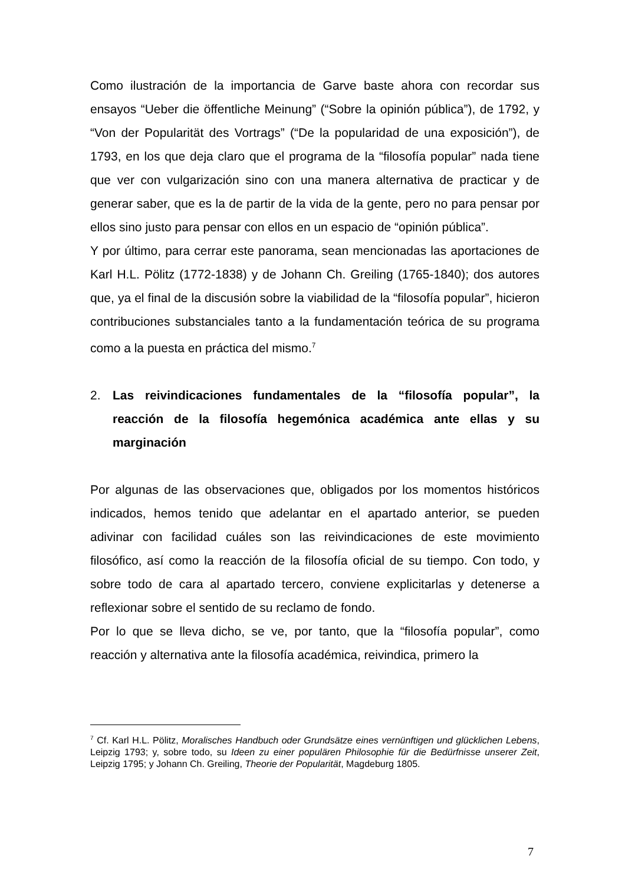Como ilustración de la importancia de Garve baste ahora con recordar sus ensayos “Ueber die öffentliche Meinung” (“Sobre la opinión pública”), de 1792, y “Von der Popularität des Vortrags” (“De la popularidad de una exposición”), de 1793, en los que deja claro que el programa de la “filosofía popular” nada tiene que ver con vulgarización sino con una manera alternativa de practicar y de generar saber, que es la de partir de la vida de la gente, pero no para pensar por ellos sino justo para pensar con ellos en un espacio de “opinión pública”.
Y por último, para cerrar este panorama, sean mencionadas las aportaciones de Karl H.L. Pölitz (1772-1838) y de Johann Ch. Greiling (1765-1840); dos autores que, ya el final de la discusión sobre la viabilidad de la “filosofía popular”, hicieron contribuciones substanciales tanto a la fundamentación teórica de su programa como a la puesta en práctica del mismo.<sup>7</sup>
2. Las reivindicaciones fundamentales de la “filosofía popular”, la reacción de la filosofía hegemónica académica ante ellas y su marginación
Por algunas de las observaciones que, obligados por los momentos históricos indicados, hemos tenido que adelantar en el apartado anterior, se pueden adivinar con facilidad cuáles son las reivindicaciones de este movimiento filosófico, así como la reacción de la filosofía oficial de su tiempo. Con todo, y sobre todo de cara al apartado tercero, conviene explicitarlas y detenerse a reflexionar sobre el sentido de su reclamo de fondo.
Por lo que se lleva dicho, se ve, por tanto, que la “filosofía popular”, como reacción y alternativa ante la filosofía académica, reivindica, primero la
<sup>7</sup> Cf. Karl H.L. Pölitz, Moralisches Handbuch oder Grundsätze eines vernünftigen und glücklichen Lebens, Leipzig 1793; y, sobre todo, su Ideen zu einer populären Philosophie für die Bedürfnisse unserer Zeit, Leipzig 1795; y Johann Ch. Greiling, Theorie der Popularität, Magdeburg 1805.
7